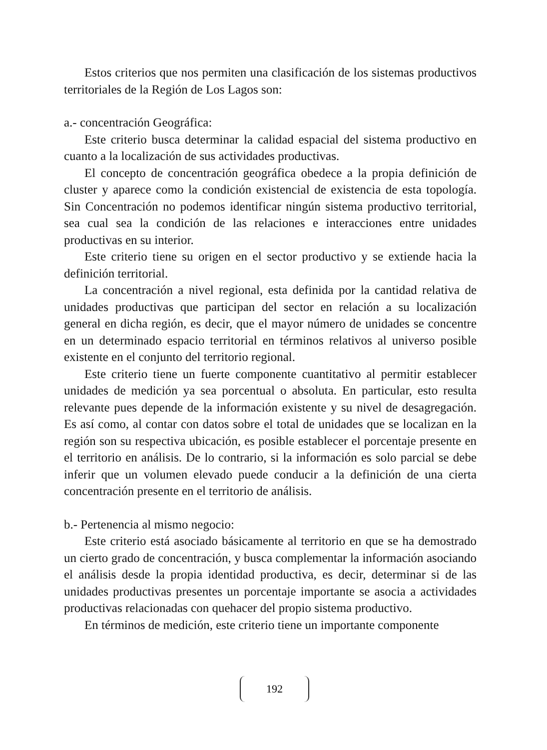Estos criterios que nos permiten una clasificación de los sistemas productivos territoriales de la Región de Los Lagos son:
a.- concentración Geográfica:
Este criterio busca determinar la calidad espacial del sistema productivo en cuanto a la localización de sus actividades productivas.
El concepto de concentración geográfica obedece a la propia definición de cluster y aparece como la condición existencial de existencia de esta topología. Sin Concentración no podemos identificar ningún sistema productivo territorial, sea cual sea la condición de las relaciones e interacciones entre unidades productivas en su interior.
Este criterio tiene su origen en el sector productivo y se extiende hacia la definición territorial.
La concentración a nivel regional, esta definida por la cantidad relativa de unidades productivas que participan del sector en relación a su localización general en dicha región, es decir, que el mayor número de unidades se concentre en un determinado espacio territorial en términos relativos al universo posible existente en el conjunto del territorio regional.
Este criterio tiene un fuerte componente cuantitativo al permitir establecer unidades de medición ya sea porcentual o absoluta. En particular, esto resulta relevante pues depende de la información existente y su nivel de desagregación. Es así como, al contar con datos sobre el total de unidades que se localizan en la región son su respectiva ubicación, es posible establecer el porcentaje presente en el territorio en análisis. De lo contrario, si la información es solo parcial se debe inferir que un volumen elevado puede conducir a la definición de una cierta concentración presente en el territorio de análisis.
b.- Pertenencia al mismo negocio:
Este criterio está asociado básicamente al territorio en que se ha demostrado un cierto grado de concentración, y busca complementar la información asociando el análisis desde la propia identidad productiva, es decir, determinar si de las unidades productivas presentes un porcentaje importante se asocia a actividades productivas relacionadas con quehacer del propio sistema productivo.
En términos de medición, este criterio tiene un importante componente
192